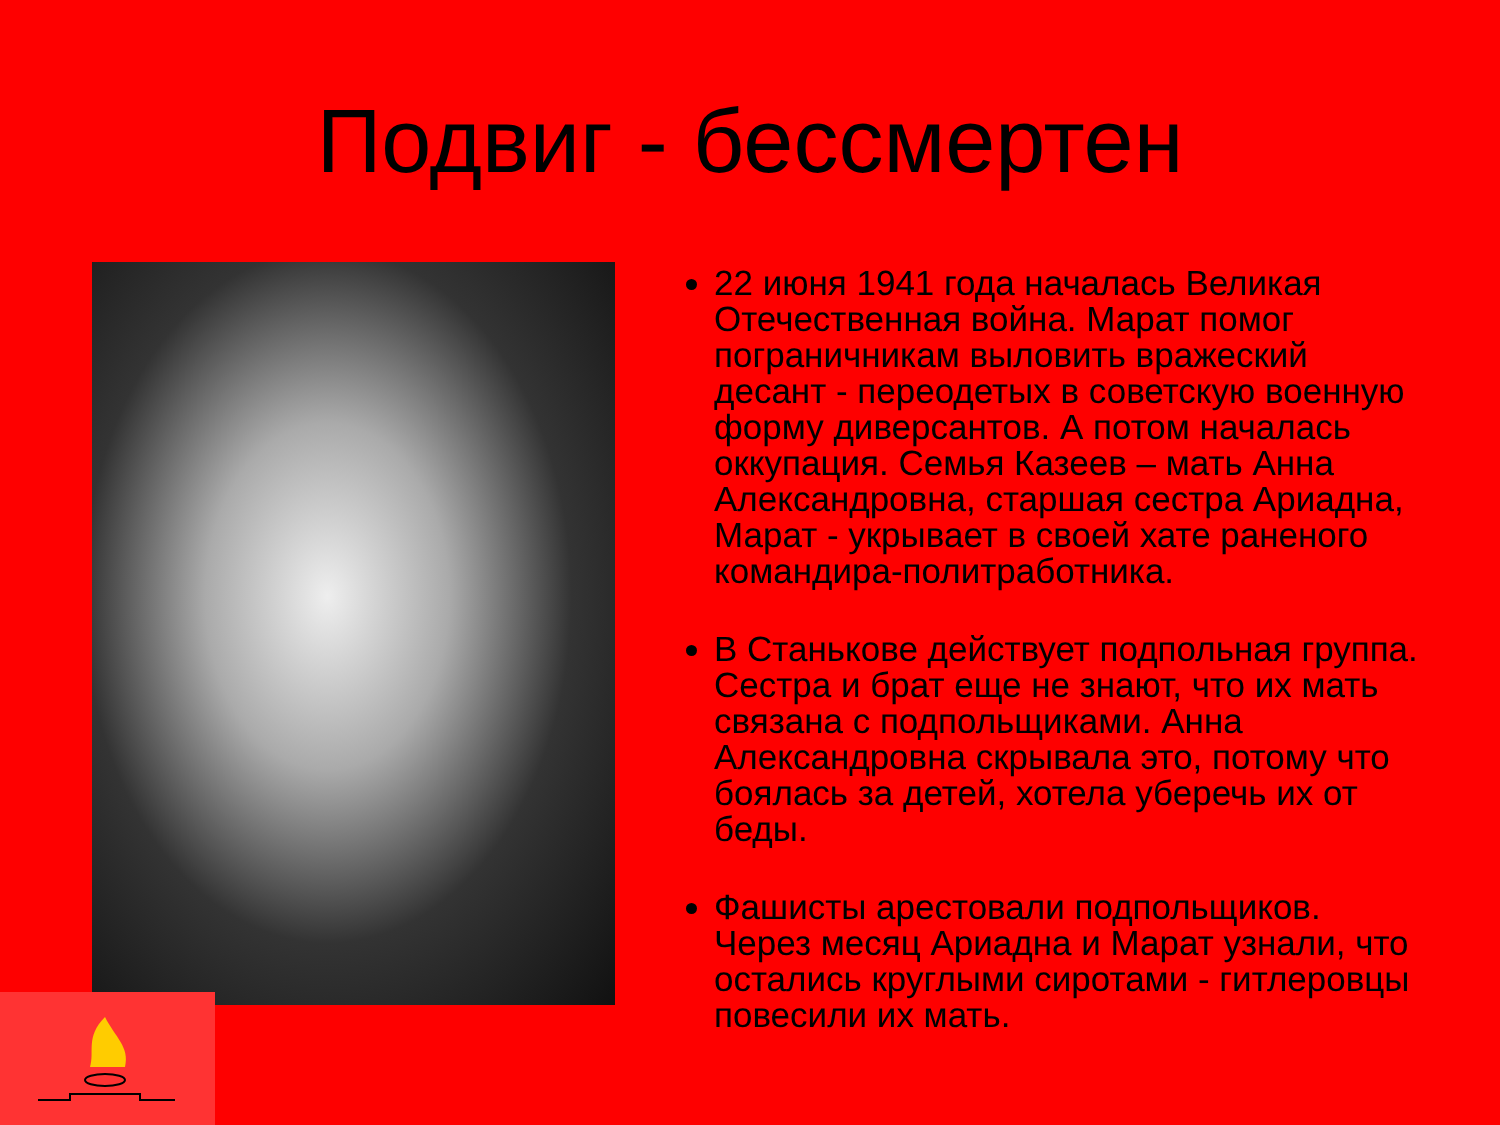Подвиг - бессмертен
22 июня 1941 года началась Великая Отечественная война. Марат помог пограничникам выловить вражеский десант - переодетых в советскую военную форму диверсантов. А потом началась оккупация. Семья Казеев – мать Анна Александровна, старшая сестра Ариадна, Марат - укрывает в своей хате раненого командира-политработника.
В Станькове действует подпольная группа. Сестра и брат еще не знают, что их мать связана с подпольщиками. Анна Александровна скрывала это, потому что боялась за детей, хотела уберечь их от беды.
Фашисты арестовали подпольщиков. Через месяц Ариадна и Марат узнали, что остались круглыми сиротами - гитлеровцы повесили их мать.